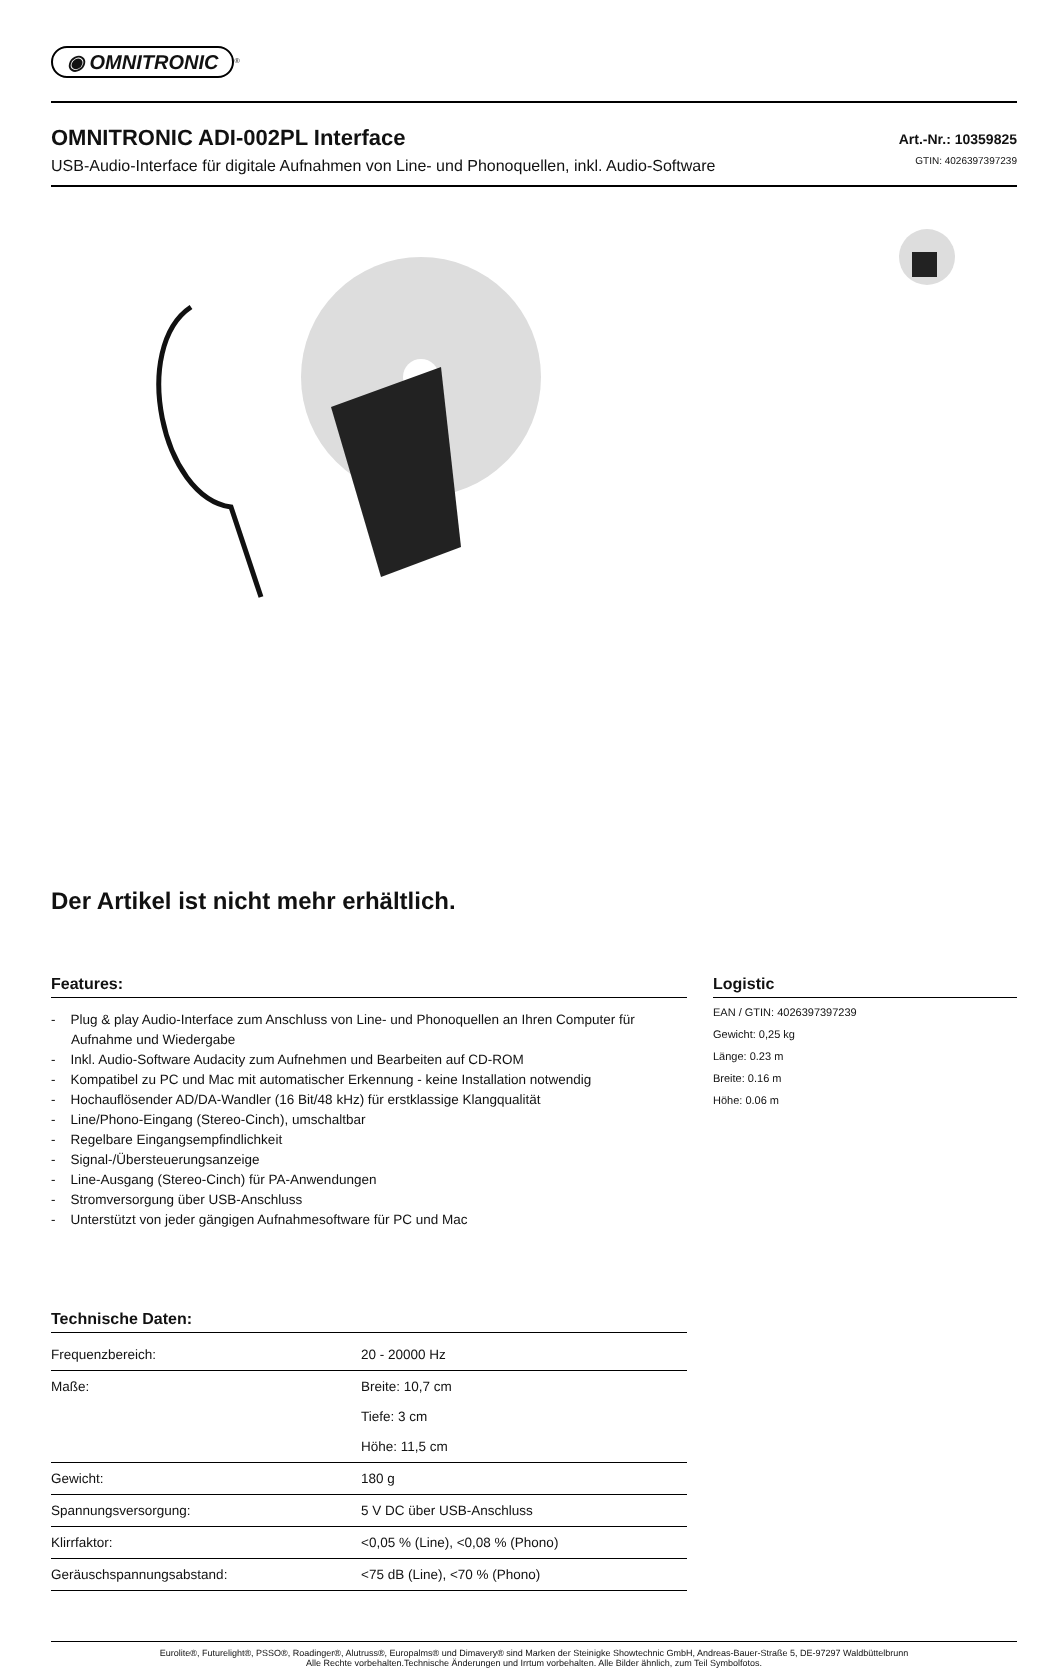◉ OMNITRONIC<sup>®</sup>
OMNITRONIC ADI-002PL Interface
USB-Audio-Interface für digitale Aufnahmen von Line- und Phonoquellen, inkl. Audio-Software
Art.-Nr.: 10359825
GTIN: 4026397397239
Der Artikel ist nicht mehr erhältlich.
Features:
- Plug & play Audio-Interface zum Anschluss von Line- und Phonoquellen an Ihren Computer für Aufnahme und Wiedergabe
- Inkl. Audio-Software Audacity zum Aufnehmen und Bearbeiten auf CD-ROM
- Kompatibel zu PC und Mac mit automatischer Erkennung - keine Installation notwendig
- Hochauflösender AD/DA-Wandler (16 Bit/48 kHz) für erstklassige Klangqualität
- Line/Phono-Eingang (Stereo-Cinch), umschaltbar
- Regelbare Eingangsempfindlichkeit
- Signal-/Übersteuerungsanzeige
- Line-Ausgang (Stereo-Cinch) für PA-Anwendungen
- Stromversorgung über USB-Anschluss
- Unterstützt von jeder gängigen Aufnahmesoftware für PC und Mac
Technische Daten:
| Frequenzbereich: | 20 - 20000 Hz |
| Maße: | Breite: 10,7 cm Tiefe: 3 cm Höhe: 11,5 cm |
| Gewicht: | 180 g |
| Spannungsversorgung: | 5 V DC über USB-Anschluss |
| Klirrfaktor: | <0,05 % (Line), <0,08 % (Phono) |
| Geräuschspannungsabstand: | <75 dB (Line), <70 % (Phono) |
Logistic
EAN / GTIN: 4026397397239
Gewicht: 0,25 kg
Länge: 0.23 m
Breite: 0.16 m
Höhe: 0.06 m
Eurolite®, Futurelight®, PSSO®, Roadinger®, Alutruss®, Europalms® und Dimavery® sind Marken der Steinigke Showtechnic GmbH, Andreas-Bauer-Straße 5, DE-97297 Waldbüttelbrunn
Alle Rechte vorbehalten.Technische Änderungen und Irrtum vorbehalten. Alle Bilder ähnlich, zum Teil Symbolfotos.